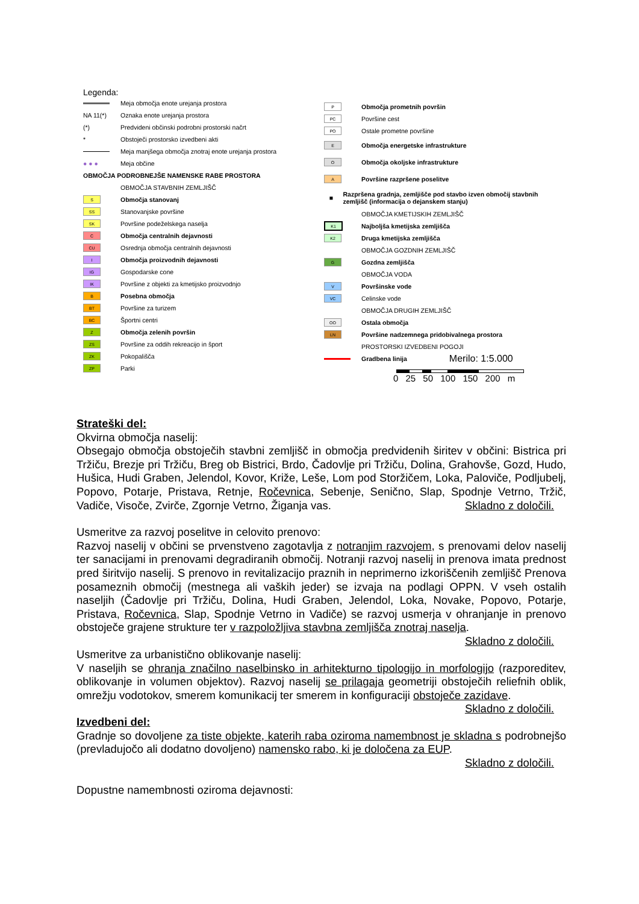Legenda:
Meja območja enote urejanja prostora
NA 11(*) Oznaka enote urejanja prostora
(*) Predvideni občinski podrobni prostorski načrt
* Obstoječi prostorsko izvedbeni akti
Meja manjšega območja znotraj enote urejanja prostora
● ● ● Meja občine
OBMOČJA PODROBNEJŠE NAMENSKE RABE PROSTORA
OBMOČJA STAVBNIH ZEMLJIŠČ
S Območja stanovanj
SS Stanovanjske površine
SK Površine podeželskega naselja
C Območja centralnih dejavnosti
CU Osrednja območja centralnih dejavnosti
I Območja proizvodnih dejavnosti
IG Gospodarske cone
IK Površine z objekti za kmetijsko proizvodnjo
B Posebna območja
BT Površine za turizem
BC Športni centri
Z Območja zelenih površin
ZS Površine za oddih rekreacijo in šport
ZK Pokopališča
ZP Parki
P Območja prometnih površin
PC Površine cest
PO Ostale prometne površine
E Območja energetske infrastrukture
O Območja okoljske infrastrukture
A Površine razpršene poselitve
■ Razpršena gradnja, zemljišče pod stavbo izven območij stavbnih zemljišč (informacija o dejanskem stanju)
OBMOČJA KMETIJSKIH ZEMLJIŠČ
K1 Najboljša kmetijska zemljišča
K2 Druga kmetijska zemljišča
OBMOČJA GOZDNIH ZEMLJIŠČ
G Gozdna zemljišča
OBMOČJA VODA
V Površinske vode
VC Celinske vode
OBMOČJA DRUGIH ZEMLJIŠČ
OO Ostala območja
LN Površine nadzemnega pridobivalnega prostora
PROSTORSKI IZVEDBENI POGOJI
Gradbena linija Merilo: 1:5.000
0 25 50 100 150 200 m
Strateški del:
Okvirna območja naselij:
Obsegajo območja obstoječih stavbni zemljišč in območja predvidenih širitev v občini: Bistrica pri Tržiču, Brezje pri Tržiču, Breg ob Bistrici, Brdo, Čadovlje pri Tržiču, Dolina, Grahovše, Gozd, Hudo, Hušica, Hudi Graben, Jelendol, Kovor, Križe, Leše, Lom pod Storžičem, Loka, Paloviče, Podljubelj, Popovo, Potarje, Pristava, Retnje, Ročevnica, Sebenje, Senično, Slap, Spodnje Vetrno, Tržič, Vadiče, Visoče, Zvirče, Zgornje Vetrno, Žiganja vas. Skladno z določili.
Usmeritve za razvoj poselitve in celovito prenovo:
Razvoj naselij v občini se prvenstveno zagotavlja z notranjim razvojem, s prenovami delov naselij ter sanacijami in prenovami degradiranih območij. Notranji razvoj naselij in prenova imata prednost pred širitvijo naselij. S prenovo in revitalizacijo praznih in neprimerno izkoriščenih zemljišč Prenova posameznih območij (mestnega ali vaških jeder) se izvaja na podlagi OPPN. V vseh ostalih naseljih (Čadovlje pri Tržiču, Dolina, Hudi Graben, Jelendol, Loka, Novake, Popovo, Potarje, Pristava, Ročevnica, Slap, Spodnje Vetrno in Vadiče) se razvoj usmerja v ohranjanje in prenovo obstoječe grajene strukture ter v razpoložljiva stavbna zemljišča znotraj naselja. Skladno z določili.
Usmeritve za urbanistično oblikovanje naselij:
V naseljih se ohranja značilno naselbinsko in arhitekturno tipologijo in morfologijo (razporeditev, oblikovanje in volumen objektov). Razvoj naselij se prilagaja geometriji obstoječih reliefnih oblik, omrežju vodotokov, smerem komunikacij ter smerem in konfiguraciji obstoječe zazidave. Skladno z določili.
Izvedbeni del:
Gradnje so dovoljene za tiste objekte, katerih raba oziroma namembnost je skladna s podrobnejšo (prevladujočo ali dodatno dovoljeno) namensko rabo, ki je določena za EUP.
Skladno z določili.
Dopustne namembnosti oziroma dejavnosti: